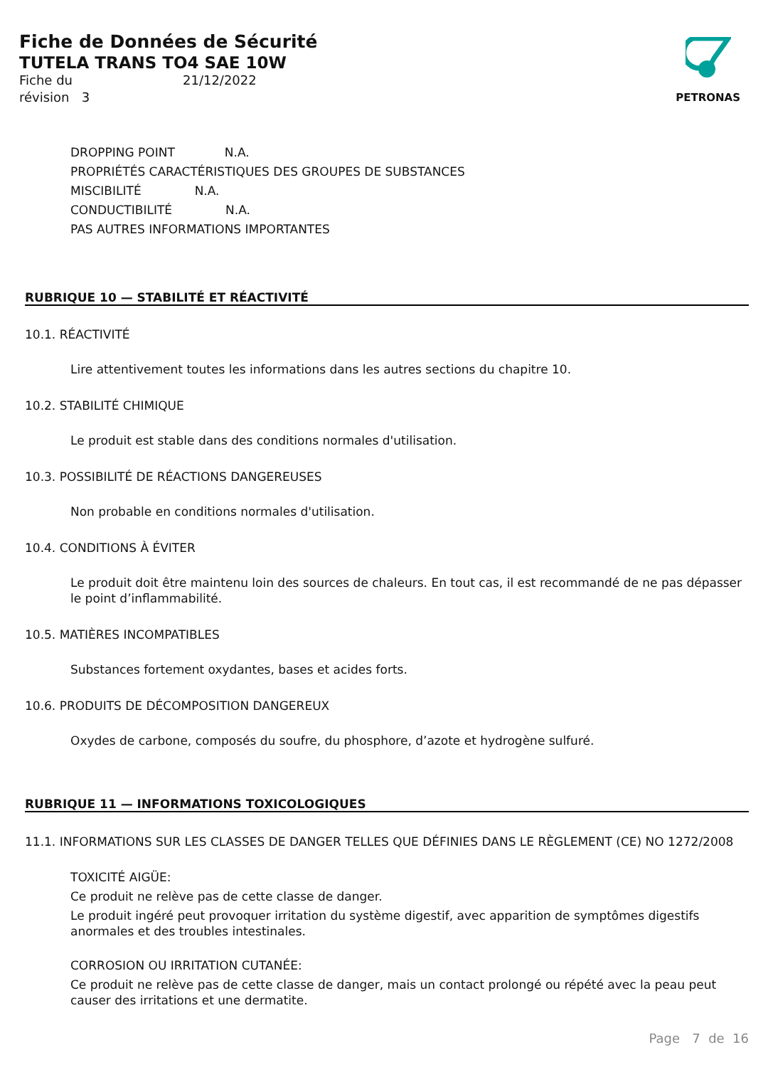Fiche de Données de Sécurité
TUTELA TRANS TO4 SAE 10W
Fiche du 21/12/2022
révision 3
PETRONAS
DROPPING POINT N.A.
PROPRIÉTÉS CARACTÉRISTIQUES DES GROUPES DE SUBSTANCES
MISCIBILITÉ N.A.
CONDUCTIBILITÉ N.A.
PAS AUTRES INFORMATIONS IMPORTANTES
RUBRIQUE 10 — STABILITÉ ET RÉACTIVITÉ
10.1. RÉACTIVITÉ
Lire attentivement toutes les informations dans les autres sections du chapitre 10.
10.2. STABILITÉ CHIMIQUE
Le produit est stable dans des conditions normales d'utilisation.
10.3. POSSIBILITÉ DE RÉACTIONS DANGEREUSES
Non probable en conditions normales d'utilisation.
10.4. CONDITIONS À ÉVITER
Le produit doit être maintenu loin des sources de chaleurs. En tout cas, il est recommandé de ne pas dépasser le point d’inflammabilité.
10.5. MATIÈRES INCOMPATIBLES
Substances fortement oxydantes, bases et acides forts.
10.6. PRODUITS DE DÉCOMPOSITION DANGEREUX
Oxydes de carbone, composés du soufre, du phosphore, d’azote et hydrogène sulfuré.
RUBRIQUE 11 — INFORMATIONS TOXICOLOGIQUES
11.1. INFORMATIONS SUR LES CLASSES DE DANGER TELLES QUE DÉFINIES DANS LE RÈGLEMENT (CE) NO 1272/2008
TOXICITÉ AIGÜE:
Ce produit ne relève pas de cette classe de danger.
Le produit ingéré peut provoquer irritation du système digestif, avec apparition de symptômes digestifs anormales et des troubles intestinales.
CORROSION OU IRRITATION CUTANÉE:
Ce produit ne relève pas de cette classe de danger, mais un contact prolongé ou répété avec la peau peut causer des irritations et une dermatite.
Page 7 de 16